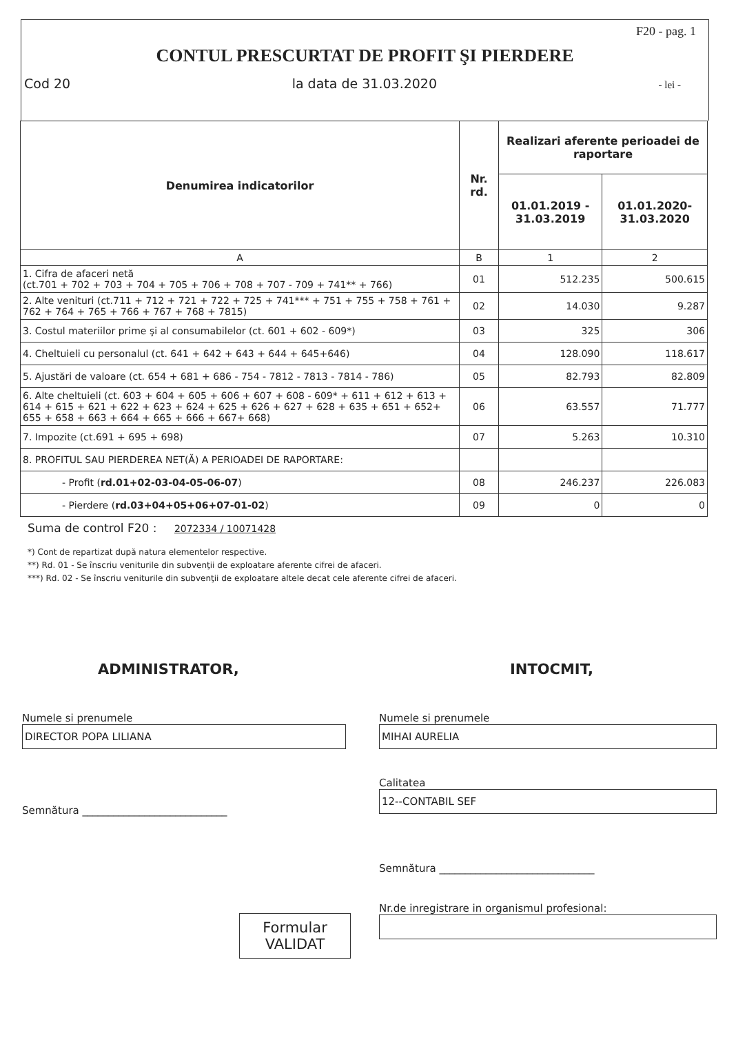F20 - pag. 1
CONTUL PRESCURTAT DE PROFIT ŞI PIERDERE
Cod 20 la data de 31.03.2020 - lei -
| Denumirea indicatorilor | Nr. rd. | Realizari aferente perioadei de raportare | |
| --- | --- | --- | --- |
| | | 01.01.2019 - 31.03.2019 | 01.01.2020- 31.03.2020 |
| A | B | 1 | 2 |
| 1. Cifra de afaceri netă (ct.701 + 702 + 703 + 704 + 705 + 706 + 708 + 707 - 709 + 741** + 766) | 01 | 512.235 | 500.615 |
| 2. Alte venituri (ct.711 + 712 + 721 + 722 + 725 + 741*** + 751 + 755 + 758 + 761 + 762 + 764 + 765 + 766 + 767 + 768 + 7815) | 02 | 14.030 | 9.287 |
| 3. Costul materiilor prime şi al consumabilelor (ct. 601 + 602 - 609*) | 03 | 325 | 306 |
| 4. Cheltuieli cu personalul (ct. 641 + 642 + 643 + 644 + 645+646) | 04 | 128.090 | 118.617 |
| 5. Ajustări de valoare (ct. 654 + 681 + 686 - 754 - 7812 - 7813 - 7814 - 786) | 05 | 82.793 | 82.809 |
| 6. Alte cheltuieli (ct. 603 + 604 + 605 + 606 + 607 + 608 - 609* + 611 + 612 + 613 + 614 + 615 + 621 + 622 + 623 + 624 + 625 + 626 + 627 + 628 + 635 + 651 + 652+ 655 + 658 + 663 + 664 + 665 + 666 + 667+ 668) | 06 | 63.557 | 71.777 |
| 7. Impozite (ct.691 + 695 + 698) | 07 | 5.263 | 10.310 |
| 8. PROFITUL SAU PIERDEREA NET(Ă) A PERIOADEI DE RAPORTARE: | | | |
| - Profit ( rd.01+02-03-04-05-06-07 ) | 08 | 246.237 | 226.083 |
| - Pierdere ( rd.03+04+05+06+07-01-02 ) | 09 | 0 | 0 |
Suma de control F20 : 2072334 / 10071428
*) Cont de repartizat după natura elementelor respective.
**) Rd. 01 - Se înscriu veniturile din subvenţii de exploatare aferente cifrei de afaceri.
***) Rd. 02 - Se înscriu veniturile din subvenţii de exploatare altele decat cele aferente cifrei de afaceri.
ADMINISTRATOR,
Numele si prenumele
DIRECTOR POPA LILIANA
Semnătura ____________________________
Formular
VALIDAT
INTOCMIT,
Numele si prenumele
MIHAI AURELIA
Calitatea
12--CONTABIL SEF
Semnătura ______________________________
Nr.de inregistrare in organismul profesional: